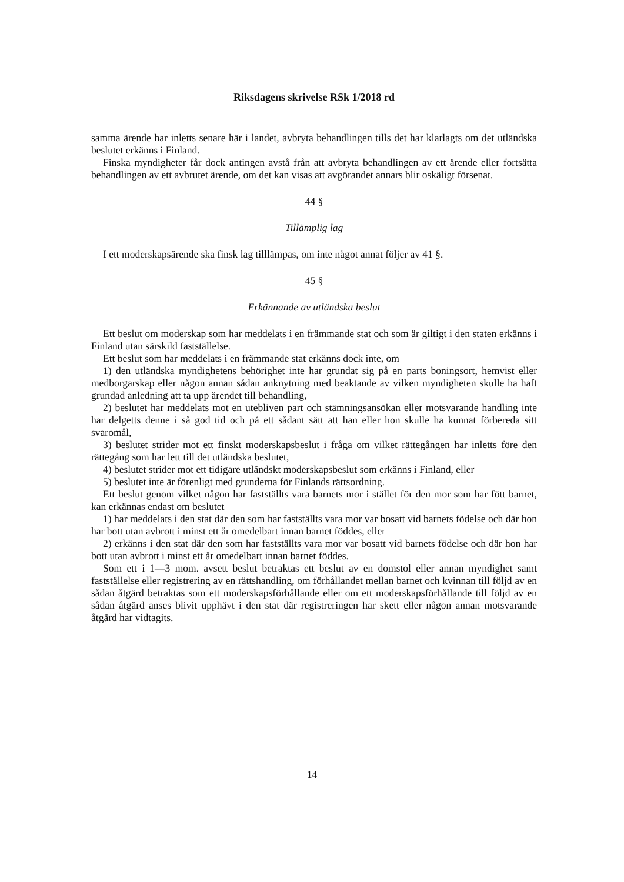Riksdagens skrivelse RSk 1/2018 rd
samma ärende har inletts senare här i landet, avbryta behandlingen tills det har klarlagts om det utländska beslutet erkänns i Finland.
Finska myndigheter får dock antingen avstå från att avbryta behandlingen av ett ärende eller fortsätta behandlingen av ett avbrutet ärende, om det kan visas att avgörandet annars blir oskäligt försenat.
44 §
Tillämplig lag
I ett moderskapsärende ska finsk lag tilllämpas, om inte något annat följer av 41 §.
45 §
Erkännande av utländska beslut
Ett beslut om moderskap som har meddelats i en främmande stat och som är giltigt i den staten erkänns i Finland utan särskild fastställelse.
Ett beslut som har meddelats i en främmande stat erkänns dock inte, om
1) den utländska myndighetens behörighet inte har grundat sig på en parts boningsort, hemvist eller medborgarskap eller någon annan sådan anknytning med beaktande av vilken myndigheten skulle ha haft grundad anledning att ta upp ärendet till behandling,
2) beslutet har meddelats mot en utebliven part och stämningsansökan eller motsvarande handling inte har delgetts denne i så god tid och på ett sådant sätt att han eller hon skulle ha kunnat förbereda sitt svaromål,
3) beslutet strider mot ett finskt moderskapsbeslut i fråga om vilket rättegången har inletts före den rättegång som har lett till det utländska beslutet,
4) beslutet strider mot ett tidigare utländskt moderskapsbeslut som erkänns i Finland, eller
5) beslutet inte är förenligt med grunderna för Finlands rättsordning.
Ett beslut genom vilket någon har fastställts vara barnets mor i stället för den mor som har fött barnet, kan erkännas endast om beslutet
1) har meddelats i den stat där den som har fastställts vara mor var bosatt vid barnets födelse och där hon har bott utan avbrott i minst ett år omedelbart innan barnet föddes, eller
2) erkänns i den stat där den som har fastställts vara mor var bosatt vid barnets födelse och där hon har bott utan avbrott i minst ett år omedelbart innan barnet föddes.
Som ett i 1—3 mom. avsett beslut betraktas ett beslut av en domstol eller annan myndighet samt fastställelse eller registrering av en rättshandling, om förhållandet mellan barnet och kvinnan till följd av en sådan åtgärd betraktas som ett moderskapsförhållande eller om ett moderskapsförhållande till följd av en sådan åtgärd anses blivit upphävt i den stat där registreringen har skett eller någon annan motsvarande åtgärd har vidtagits.
14